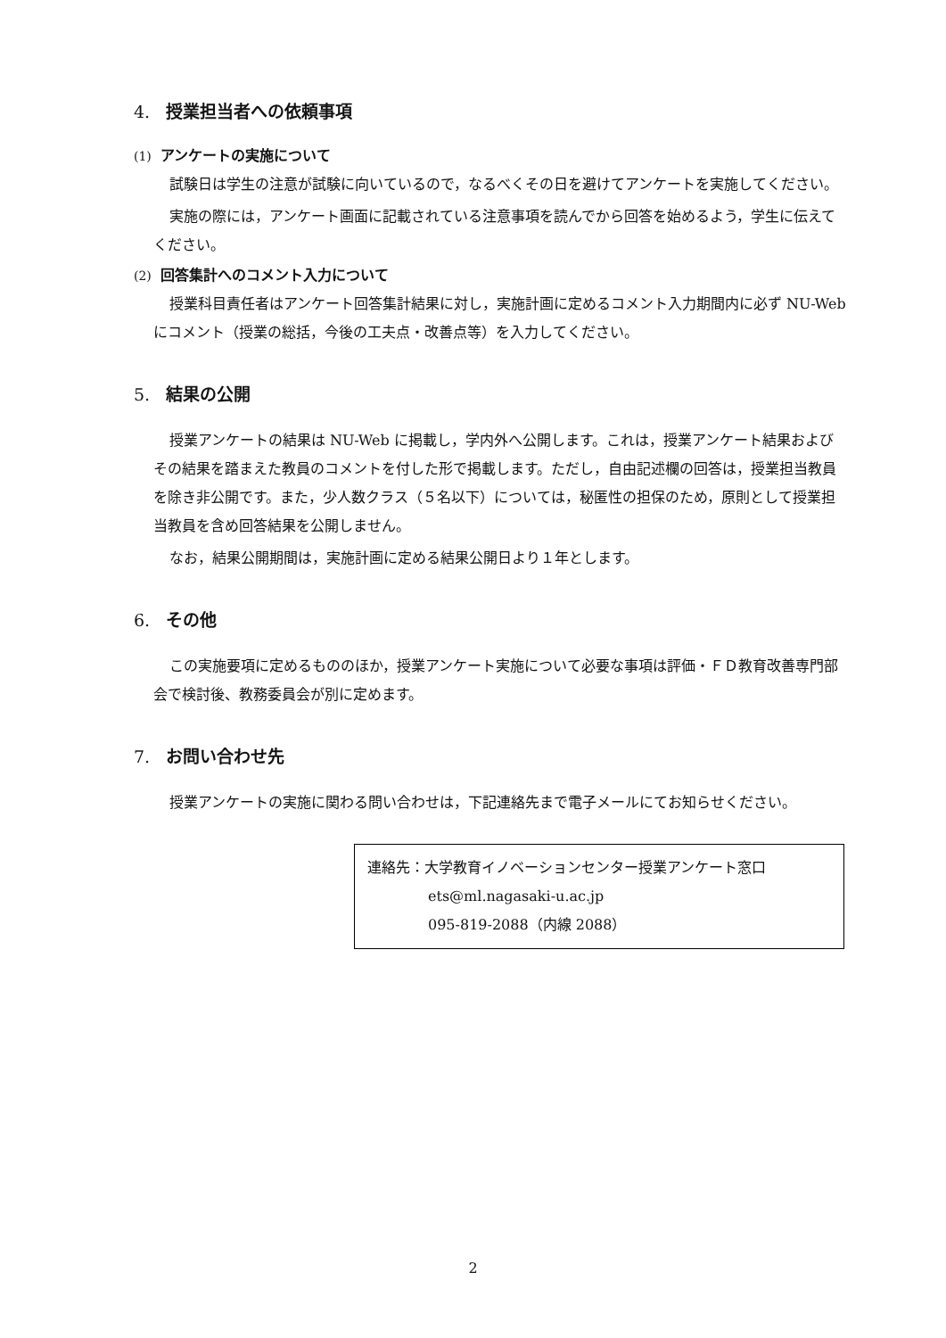4. 授業担当者への依頼事項
(1) アンケートの実施について
試験日は学生の注意が試験に向いているので，なるべくその日を避けてアンケートを実施してください。
実施の際には，アンケート画面に記載されている注意事項を読んでから回答を始めるよう，学生に伝えてください。
(2) 回答集計へのコメント入力について
授業科目責任者はアンケート回答集計結果に対し，実施計画に定めるコメント入力期間内に必ず NU-Web にコメント（授業の総括，今後の工夫点・改善点等）を入力してください。
5. 結果の公開
授業アンケートの結果は NU-Web に掲載し，学内外へ公開します。これは，授業アンケート結果およびその結果を踏まえた教員のコメントを付した形で掲載します。ただし，自由記述欄の回答は，授業担当教員を除き非公開です。また，少人数クラス（５名以下）については，秘匿性の担保のため，原則として授業担当教員を含め回答結果を公開しません。
なお，結果公開期間は，実施計画に定める結果公開日より１年とします。
6. その他
この実施要項に定めるもののほか，授業アンケート実施について必要な事項は評価・ＦＤ教育改善専門部会で検討後、教務委員会が別に定めます。
7. お問い合わせ先
授業アンケートの実施に関わる問い合わせは，下記連絡先まで電子メールにてお知らせください。
連絡先：大学教育イノベーションセンター授業アンケート窓口
ets@ml.nagasaki-u.ac.jp
095-819-2088（内線 2088）
2